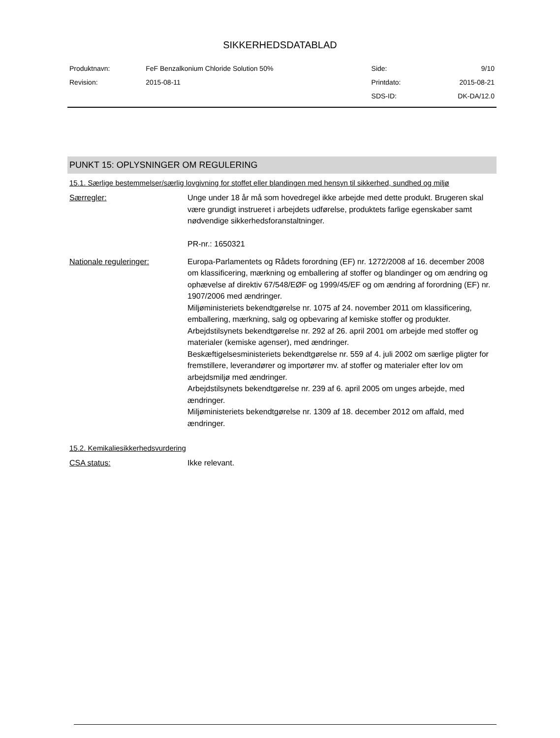SIKKERHEDSDATABLAD
| Produktnavn: | FeF Benzalkonium Chloride Solution 50% | Side: | 9/10 |
| Revision: | 2015-08-11 | Printdato: | 2015-08-21 |
| | | SDS-ID: | DK-DA/12.0 |
PUNKT 15: OPLYSNINGER OM REGULERING
15.1. Særlige bestemmelser/særlig lovgivning for stoffet eller blandingen med hensyn til sikkerhed, sundhed og miljø
| Særregler: | Unge under 18 år må som hovedregel ikke arbejde med dette produkt. Brugeren skal være grundigt instrueret i arbejdets udførelse, produktets farlige egenskaber samt nødvendige sikkerhedsforanstaltninger. PR-nr.: 1650321 |
| Nationale reguleringer: | Europa-Parlamentets og Rådets forordning (EF) nr. 1272/2008 af 16. december 2008 om klassificering, mærkning og emballering af stoffer og blandinger og om ændring og ophævelse af direktiv 67/548/EØF og 1999/45/EF og om ændring af forordning (EF) nr. 1907/2006 med ændringer. Miljøministeriets bekendtgørelse nr. 1075 af 24. november 2011 om klassificering, emballering, mærkning, salg og opbevaring af kemiske stoffer og produkter. Arbejdstilsynets bekendtgørelse nr. 292 af 26. april 2001 om arbejde med stoffer og materialer (kemiske agenser), med ændringer. Beskæftigelsesministeriets bekendtgørelse nr. 559 af 4. juli 2002 om særlige pligter for fremstillere, leverandører og importører mv. af stoffer og materialer efter lov om arbejdsmiljø med ændringer. Arbejdstilsynets bekendtgørelse nr. 239 af 6. april 2005 om unges arbejde, med ændringer. Miljøministeriets bekendtgørelse nr. 1309 af 18. december 2012 om affald, med ændringer. |
15.2. Kemikaliesikkerhedsvurdering
| CSA status: | Ikke relevant. |